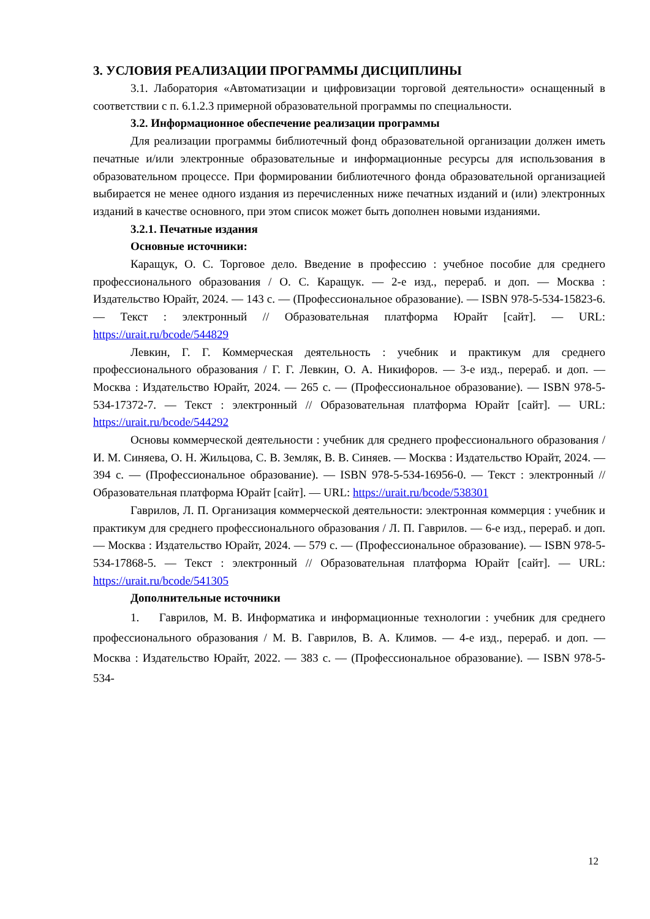3. УСЛОВИЯ РЕАЛИЗАЦИИ ПРОГРАММЫ ДИСЦИПЛИНЫ
3.1. Лаборатория «Автоматизации и цифровизации торговой деятельности» оснащенный в соответствии с п. 6.1.2.3 примерной образовательной программы по специальности.
3.2. Информационное обеспечение реализации программы
Для реализации программы библиотечный фонд образовательной организации должен иметь печатные и/или электронные образовательные и информационные ресурсы для использования в образовательном процессе. При формировании библиотечного фонда образовательной организацией выбирается не менее одного издания из перечисленных ниже печатных изданий и (или) электронных изданий в качестве основного, при этом список может быть дополнен новыми изданиями.
3.2.1. Печатные издания
Основные источники:
Каращук, О. С. Торговое дело. Введение в профессию : учебное пособие для среднего профессионального образования / О. С. Каращук. — 2-е изд., перераб. и доп. — Москва : Издательство Юрайт, 2024. — 143 с. — (Профессиональное образование). — ISBN 978-5-534-15823-6. — Текст : электронный // Образовательная платформа Юрайт [сайт]. — URL: https://urait.ru/bcode/544829
Левкин, Г. Г. Коммерческая деятельность : учебник и практикум для среднего профессионального образования / Г. Г. Левкин, О. А. Никифоров. — 3-е изд., перераб. и доп. — Москва : Издательство Юрайт, 2024. — 265 с. — (Профессиональное образование). — ISBN 978-5-534-17372-7. — Текст : электронный // Образовательная платформа Юрайт [сайт]. — URL: https://urait.ru/bcode/544292
Основы коммерческой деятельности : учебник для среднего профессионального образования / И. М. Синяева, О. Н. Жильцова, С. В. Земляк, В. В. Синяев. — Москва : Издательство Юрайт, 2024. — 394 с. — (Профессиональное образование). — ISBN 978-5-534-16956-0. — Текст : электронный // Образовательная платформа Юрайт [сайт]. — URL: https://urait.ru/bcode/538301
Гаврилов, Л. П. Организация коммерческой деятельности: электронная коммерция : учебник и практикум для среднего профессионального образования / Л. П. Гаврилов. — 6-е изд., перераб. и доп. — Москва : Издательство Юрайт, 2024. — 579 с. — (Профессиональное образование). — ISBN 978-5-534-17868-5. — Текст : электронный // Образовательная платформа Юрайт [сайт]. — URL: https://urait.ru/bcode/541305
Дополнительные источники
1. Гаврилов, М. В. Информатика и информационные технологии : учебник для среднего профессионального образования / М. В. Гаврилов, В. А. Климов. — 4-е изд., перераб. и доп. — Москва : Издательство Юрайт, 2022. — 383 с. — (Профессиональное образование). — ISBN 978-5-534-
12